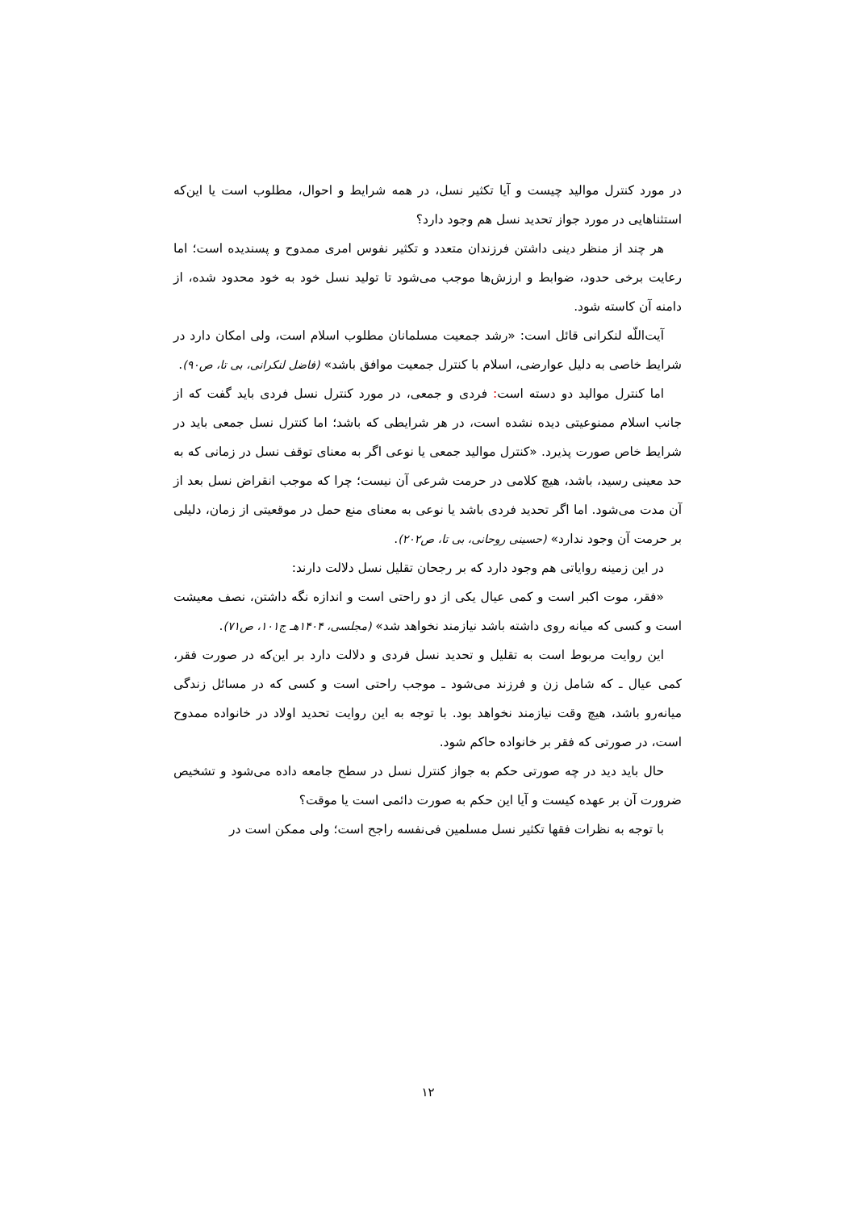در مورد کنترل مواليد چيست و آيا تکثير نسل، در همه شرايط و احوال، مطلوب است يا اين‌که استثناهايی در مورد جواز تحديد نسل هم وجود دارد؟
هر چند از منظر دينی داشتن فرزندان متعدد و تکثير نفوس امری ممدوح و پسنديده است؛ اما رعايت برخی حدود، ضوابط و ارزش‌ها موجب می‌شود تا توليد نسل خود به خود محدود شده، از دامنه آن کاسته شود.
آيت‌اللّه لنکرانی قائل است: «رشد جمعيت مسلمانان مطلوب اسلام است، ولی امکان دارد در شرايط خاصی به دليل عوارضی، اسلام با کنترل جمعيت موافق باشد» (فاضل لنکرانی، بی تا، ص۹۰).
اما کنترل مواليد دو دسته است: فردی و جمعی، در مورد کنترل نسل فردی بايد گفت که از جانب اسلام ممنوعيتی ديده نشده است، در هر شرايطی که باشد؛ اما کنترل نسل جمعی بايد در شرايط خاص صورت پذيرد. «کنترل مواليد جمعی يا نوعی اگر به معنای توقف نسل در زمانی که به حد معينی رسيد، باشد، هيچ کلامی در حرمت شرعی آن نيست؛ چرا که موجب انقراض نسل بعد از آن مدت می‌شود. اما اگر تحديد فردی باشد يا نوعی به معنای منع حمل در موقعيتی از زمان، دليلی بر حرمت آن وجود ندارد» (حسينی روحانی، بی تا، ص۲۰۲).
در اين زمينه رواياتی هم وجود دارد که بر رجحان تقليل نسل دلالت دارند:
«فقر، موت اکبر است و کمی عيال يکی از دو راحتی است و اندازه نگه داشتن، نصف معيشت است و کسی که ميانه روی داشته باشد نيازمند نخواهد شد» (مجلسی، ۱۴۰۴هـ ج۱۰۱، ص۷۱).
اين روايت مربوط است به تقليل و تحديد نسل فردی و دلالت دارد بر اين‌که در صورت فقر، کمی عيال ـ که شامل زن و فرزند می‌شود ـ موجب راحتی است و کسی که در مسائل زندگی ميانه‌رو باشد، هيچ وقت نيازمند نخواهد بود. با توجه به اين روايت تحديد اولاد در خانواده ممدوح است، در صورتی که فقر بر خانواده حاکم شود.
حال بايد ديد در چه صورتی حکم به جواز کنترل نسل در سطح جامعه داده می‌شود و تشخيص ضرورت آن بر عهده کيست و آيا اين حکم به صورت دائمی است يا موقت؟
با توجه به نظرات فقها تکثير نسل مسلمين فی‌نفسه راجح است؛ ولی ممکن است در
۱۲